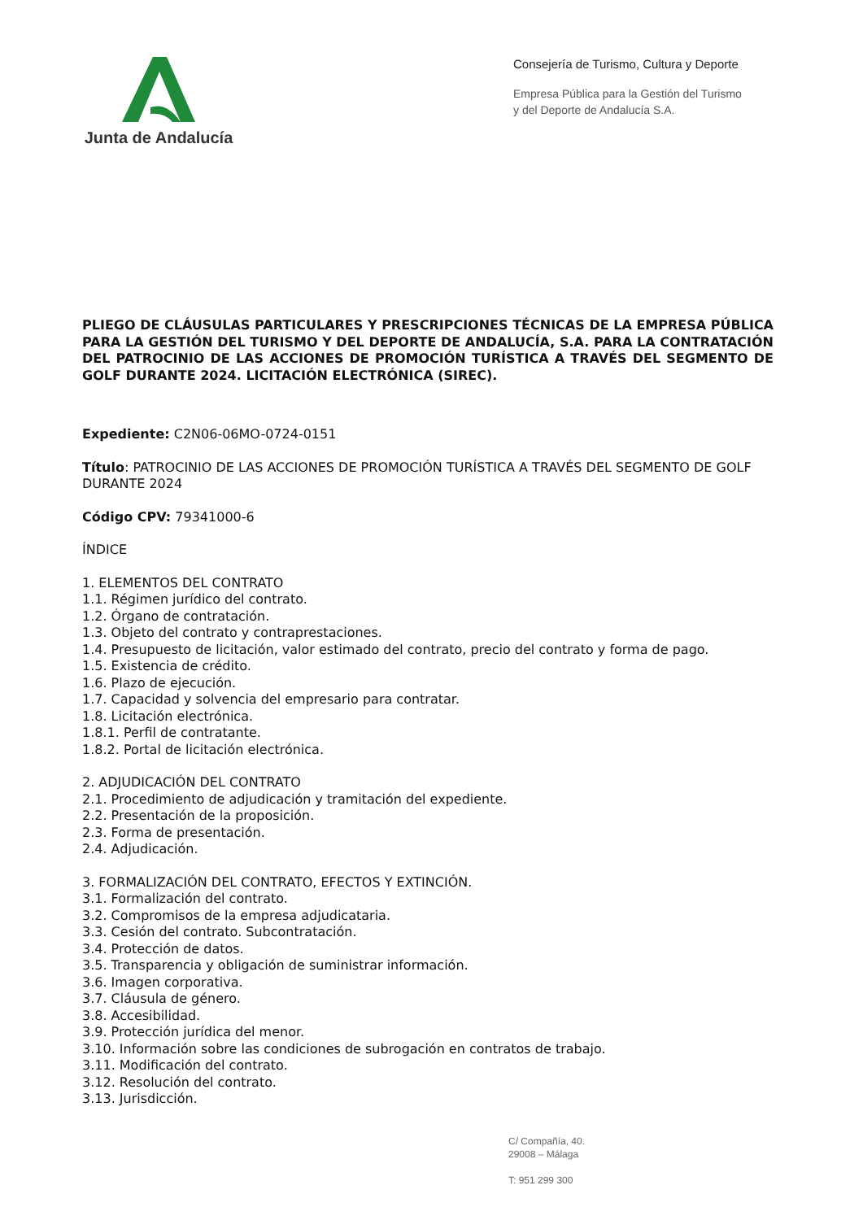Junta de Andalucía
Consejería de Turismo, Cultura y Deporte
Empresa Pública para la Gestión del Turismo
y del Deporte de Andalucía S.A.
PLIEGO DE CLÁUSULAS PARTICULARES Y PRESCRIPCIONES TÉCNICAS DE LA EMPRESA PÚBLICA PARA LA GESTIÓN DEL TURISMO Y DEL DEPORTE DE ANDALUCÍA, S.A. PARA LA CONTRATACIÓN DEL PATROCINIO DE LAS ACCIONES DE PROMOCIÓN TURÍSTICA A TRAVÉS DEL SEGMENTO DE GOLF DURANTE 2024. LICITACIÓN ELECTRÓNICA (SIREC).
Expediente: C2N06-06MO-0724-0151
Título: PATROCINIO DE LAS ACCIONES DE PROMOCIÓN TURÍSTICA A TRAVÉS DEL SEGMENTO DE GOLF DURANTE 2024
Código CPV: 79341000-6
ÍNDICE
1. ELEMENTOS DEL CONTRATO
1.1. Régimen jurídico del contrato.
1.2. Órgano de contratación.
1.3. Objeto del contrato y contraprestaciones.
1.4. Presupuesto de licitación, valor estimado del contrato, precio del contrato y forma de pago.
1.5. Existencia de crédito.
1.6. Plazo de ejecución.
1.7. Capacidad y solvencia del empresario para contratar.
1.8. Licitación electrónica.
1.8.1. Perfil de contratante.
1.8.2. Portal de licitación electrónica.
2. ADJUDICACIÓN DEL CONTRATO
2.1. Procedimiento de adjudicación y tramitación del expediente.
2.2. Presentación de la proposición.
2.3. Forma de presentación.
2.4. Adjudicación.
3. FORMALIZACIÓN DEL CONTRATO, EFECTOS Y EXTINCIÓN.
3.1. Formalización del contrato.
3.2. Compromisos de la empresa adjudicataria.
3.3. Cesión del contrato. Subcontratación.
3.4. Protección de datos.
3.5. Transparencia y obligación de suministrar información.
3.6. Imagen corporativa.
3.7. Cláusula de género.
3.8. Accesibilidad.
3.9. Protección jurídica del menor.
3.10. Información sobre las condiciones de subrogación en contratos de trabajo.
3.11. Modificación del contrato.
3.12. Resolución del contrato.
3.13. Jurisdicción.
C/ Compañía, 40.
29008 – Málaga
T: 951 299 300